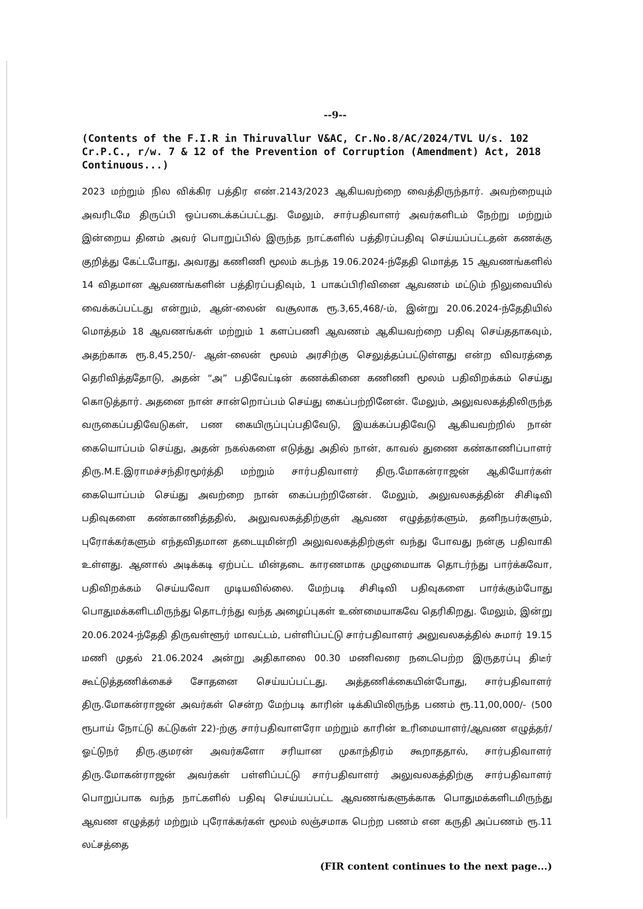--9--
(Contents of the F.I.R in Thiruvallur V&AC, Cr.No.8/AC/2024/TVL U/s. 102 Cr.P.C., r/w. 7 & 12 of the Prevention of Corruption (Amendment) Act, 2018 Continuous...)
2023 மற்றும் நில விக்கிர பத்திர எண்.2143/2023 ஆகியவற்றை வைத்திருந்தார். அவற்றையும் அவரிடமே திருப்பி ஒப்படைக்கப்பட்டது. மேலும், சார்பதிவாளர் அவர்களிடம் நேற்று மற்றும் இன்றைய தினம் அவர் பொறுப்பில் இருந்த நாட்களில் பத்திரப்பதிவு செய்யப்பட்டதன் கணக்கு குறித்து கேட்டபோது, அவரது கணிணி மூலம் கடந்த 19.06.2024-ந்தேதி மொத்த 15 ஆவணங்களில் 14 விதமான ஆவணங்களின் பத்திரப்பதிவும், 1 பாகப்பிரிவினை ஆவணம் மட்டும் நிலுவையில் வைக்கப்பட்டது என்றும், ஆன்-லைன் வசூலாக ரூ.3,65,468/-ம், இன்று 20.06.2024-ந்தேதியில் மொத்தம் 18 ஆவணங்கள் மற்றும் 1 களப்பணி ஆவணம் ஆகியவற்றை பதிவு செய்ததாகவும், அதற்காக ரூ.8,45,250/- ஆன்-லைன் மூலம் அரசிற்கு செலுத்தப்பட்டுள்ளது என்ற விவரத்தை தெரிவித்ததோடு, அதன் “அ” பதிவேட்டின் கணக்கினை கணிணி மூலம் பதிவிறக்கம் செய்து கொடுத்தார். அதனை நான் சான்றொப்பம் செய்து கைப்பற்றினேன். மேலும், அலுவலகத்திலிருந்த வருகைப்பதிவேடுகள், பண கையிருப்புப்பதிவேடு, இயக்கப்பதிவேடு ஆகியவற்றில் நான் கையொப்பம் செய்து, அதன் நகல்களை எடுத்து அதில் நான், காவல் துணை கண்காணிப்பாளர் திரு.M.E.இராமச்சந்திரமூர்த்தி மற்றும் சார்பதிவாளர் திரு.மோகன்ராஜன் ஆகியோர்கள் கையொப்பம் செய்து அவற்றை நான் கைப்பற்றினேன். மேலும், அலுவலகத்தின் சிசிடிவி பதிவுகளை கண்காணித்ததில், அலுவலகத்திற்குள் ஆவண எழுத்தர்களும், தனிநபர்களும், புரோக்கர்களும் எந்தவிதமான தடையுமின்றி அலுவலகத்திற்குள் வந்து போவது நன்கு பதிவாகி உள்ளது. ஆனால் அடிக்கடி ஏற்பட்ட மின்தடை காரணமாக முழுமையாக தொடர்ந்து பார்க்கவோ, பதிவிறக்கம் செய்யவோ முடியவில்லை. மேற்படி சிசிடிவி பதிவுகளை பார்க்கும்போது பொதுமக்களிடமிருந்து தொடர்ந்து வந்த அழைப்புகள் உண்மையாகவே தெரிகிறது. மேலும், இன்று 20.06.2024-ந்தேதி திருவள்ளூர் மாவட்டம், பள்ளிப்பட்டு சார்பதிவாளர் அலுவலகத்தில் சுமார் 19.15 மணி முதல் 21.06.2024 அன்று அதிகாலை 00.30 மணிவரை நடைபெற்ற இருதரப்பு திடீர் கூட்டுத்தணிக்கைச் சோதனை செய்யப்பட்டது. அத்தணிக்கையின்போது, சார்பதிவாளர் திரு.மோகன்ராஜன் அவர்கள் சென்ற மேற்படி காரின் டிக்கியிலிருந்த பணம் ரூ.11,00,000/- (500 ரூபாய் நோட்டு கட்டுகள் 22)-ற்கு சார்பதிவாளரோ மற்றும் காரின் உரிமையாளர்/ஆவண எழுத்தர்/ஓட்டுநர் திரு.குமரன் அவர்களோ சரியான முகாந்திரம் கூறாததால், சார்பதிவாளர் திரு.மோகன்ராஜன் அவர்கள் பள்ளிப்பட்டு சார்பதிவாளர் அலுவலகத்திற்கு சார்பதிவாளர் பொறுப்பாக வந்த நாட்களில் பதிவு செய்யப்பட்ட ஆவணங்களுக்காக பொதுமக்களிடமிருந்து ஆவண எழுத்தர் மற்றும் புரோக்கர்கள் மூலம் லஞ்சமாக பெற்ற பணம் என கருதி அப்பணம் ரூ.11 லட்சத்தை
(FIR content continues to the next page...)